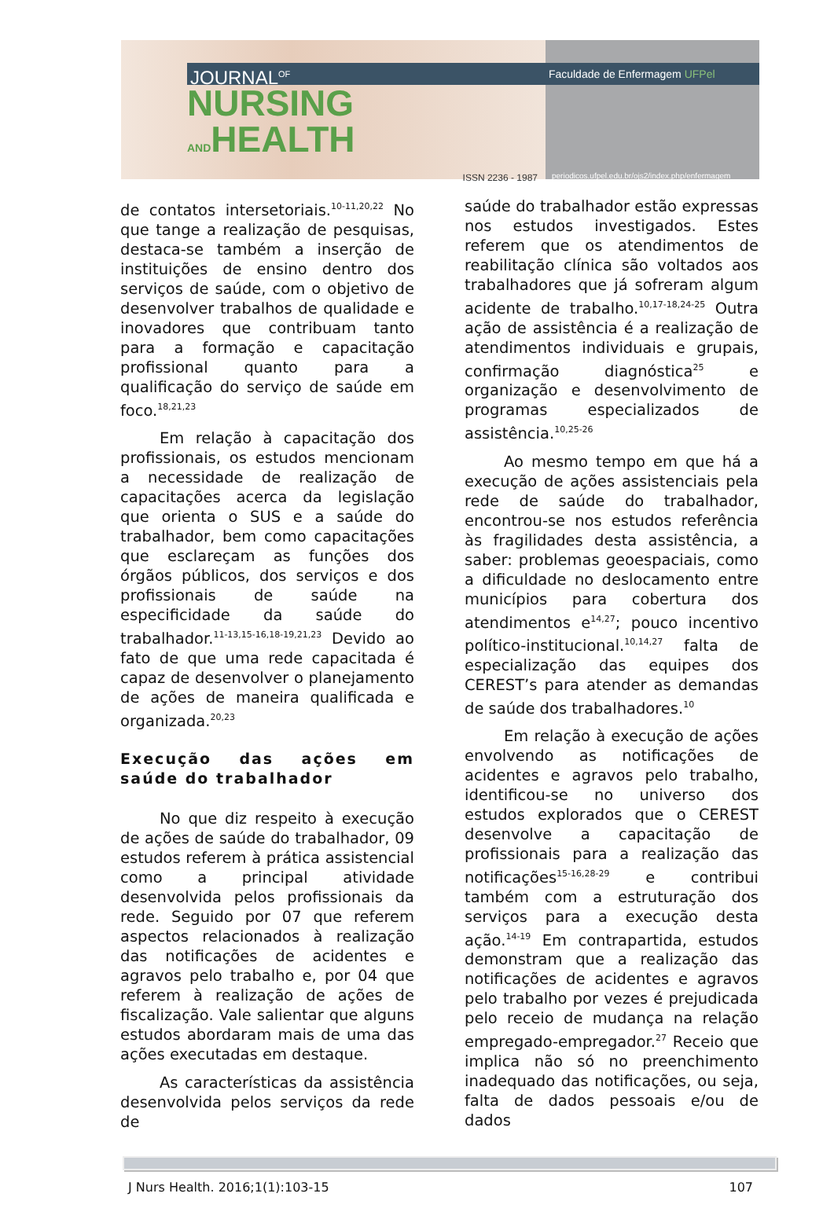JOURNAL<sup>OF</sup>
NURSING
ANDHEALTH
ISSN 2236 - 1987
Faculdade de Enfermagem UFPel
periodicos.ufpel.edu.br/ojs2/index.php/enfermagem
de contatos intersetoriais.<sup>10-11,20,22</sup> No que tange a realização de pesquisas, destaca-se também a inserção de instituições de ensino dentro dos serviços de saúde, com o objetivo de desenvolver trabalhos de qualidade e inovadores que contribuam tanto para a formação e capacitação profissional quanto para a qualificação do serviço de saúde em foco.<sup>18,21,23</sup>
Em relação à capacitação dos profissionais, os estudos mencionam a necessidade de realização de capacitações acerca da legislação que orienta o SUS e a saúde do trabalhador, bem como capacitações que esclareçam as funções dos órgãos públicos, dos serviços e dos profissionais de saúde na especificidade da saúde do trabalhador.<sup>11-13,15-16,18-19,21,23</sup> Devido ao fato de que uma rede capacitada é capaz de desenvolver o planejamento de ações de maneira qualificada e organizada.<sup>20,23</sup>
Execução das ações em saúde do trabalhador
No que diz respeito à execução de ações de saúde do trabalhador, 09 estudos referem à prática assistencial como a principal atividade desenvolvida pelos profissionais da rede. Seguido por 07 que referem aspectos relacionados à realização das notificações de acidentes e agravos pelo trabalho e, por 04 que referem à realização de ações de fiscalização. Vale salientar que alguns estudos abordaram mais de uma das ações executadas em destaque.
As características da assistência desenvolvida pelos serviços da rede de
saúde do trabalhador estão expressas nos estudos investigados. Estes referem que os atendimentos de reabilitação clínica são voltados aos trabalhadores que já sofreram algum acidente de trabalho.<sup>10,17-18,24-25</sup> Outra ação de assistência é a realização de atendimentos individuais e grupais, confirmação diagnóstica<sup>25</sup> e organização e desenvolvimento de programas especializados de assistência.<sup>10,25-26</sup>
Ao mesmo tempo em que há a execução de ações assistenciais pela rede de saúde do trabalhador, encontrou-se nos estudos referência às fragilidades desta assistência, a saber: problemas geoespaciais, como a dificuldade no deslocamento entre municípios para cobertura dos atendimentos e<sup>14,27</sup>; pouco incentivo político-institucional.<sup>10,14,27</sup> falta de especialização das equipes dos CEREST’s para atender as demandas de saúde dos trabalhadores.<sup>10</sup>
Em relação à execução de ações envolvendo as notificações de acidentes e agravos pelo trabalho, identificou-se no universo dos estudos explorados que o CEREST desenvolve a capacitação de profissionais para a realização das notificações<sup>15-16,28-29</sup> e contribui também com a estruturação dos serviços para a execução desta ação.<sup>14-19</sup> Em contrapartida, estudos demonstram que a realização das notificações de acidentes e agravos pelo trabalho por vezes é prejudicada pelo receio de mudança na relação empregado-empregador.<sup>27</sup> Receio que implica não só no preenchimento inadequado das notificações, ou seja, falta de dados pessoais e/ou de dados
J Nurs Health. 2016;1(1):103-15 107